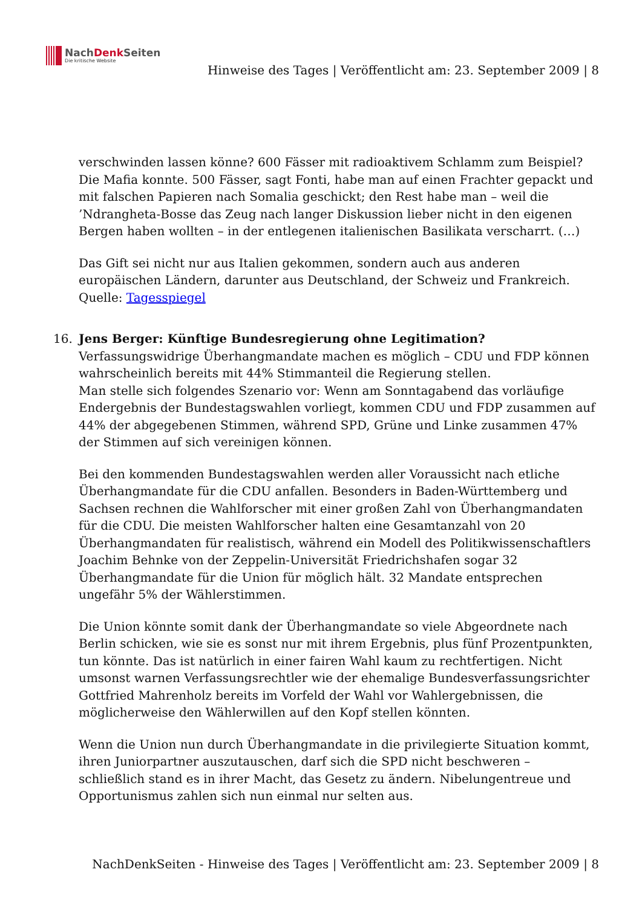NachDenk Seiten
Die kritische Website
Hinweise des Tages | Veröffentlicht am: 23. September 2009 | 8
verschwinden lassen könne? 600 Fässer mit radioaktivem Schlamm zum Beispiel? Die Mafia konnte. 500 Fässer, sagt Fonti, habe man auf einen Frachter gepackt und mit falschen Papieren nach Somalia geschickt; den Rest habe man – weil die ’Ndrangheta-Bosse das Zeug nach langer Diskussion lieber nicht in den eigenen Bergen haben wollten – in der entlegenen italienischen Basilikata verscharrt. (…)
Das Gift sei nicht nur aus Italien gekommen, sondern auch aus anderen europäischen Ländern, darunter aus Deutschland, der Schweiz und Frankreich.
Quelle: Tagesspiegel
16.
Jens Berger: Künftige Bundesregierung ohne Legitimation?
Verfassungswidrige Überhangmandate machen es möglich – CDU und FDP können wahrscheinlich bereits mit 44% Stimmanteil die Regierung stellen.
Man stelle sich folgendes Szenario vor: Wenn am Sonntagabend das vorläufige Endergebnis der Bundestagswahlen vorliegt, kommen CDU und FDP zusammen auf 44% der abgegebenen Stimmen, während SPD, Grüne und Linke zusammen 47% der Stimmen auf sich vereinigen können.
Bei den kommenden Bundestagswahlen werden aller Voraussicht nach etliche Überhangmandate für die CDU anfallen. Besonders in Baden-Württemberg und Sachsen rechnen die Wahlforscher mit einer großen Zahl von Überhangmandaten für die CDU. Die meisten Wahlforscher halten eine Gesamtanzahl von 20 Überhangmandaten für realistisch, während ein Modell des Politikwissenschaftlers Joachim Behnke von der Zeppelin-Universität Friedrichshafen sogar 32 Überhangmandate für die Union für möglich hält. 32 Mandate entsprechen ungefähr 5% der Wählerstimmen.
Die Union könnte somit dank der Überhangmandate so viele Abgeordnete nach Berlin schicken, wie sie es sonst nur mit ihrem Ergebnis, plus fünf Prozentpunkten, tun könnte. Das ist natürlich in einer fairen Wahl kaum zu rechtfertigen. Nicht umsonst warnen Verfassungsrechtler wie der ehemalige Bundesverfassungsrichter Gottfried Mahrenholz bereits im Vorfeld der Wahl vor Wahlergebnissen, die möglicherweise den Wählerwillen auf den Kopf stellen könnten.
Wenn die Union nun durch Überhangmandate in die privilegierte Situation kommt, ihren Juniorpartner auszutauschen, darf sich die SPD nicht beschweren – schließlich stand es in ihrer Macht, das Gesetz zu ändern. Nibelungentreue und Opportunismus zahlen sich nun einmal nur selten aus.
NachDenkSeiten - Hinweise des Tages | Veröffentlicht am: 23. September 2009 | 8